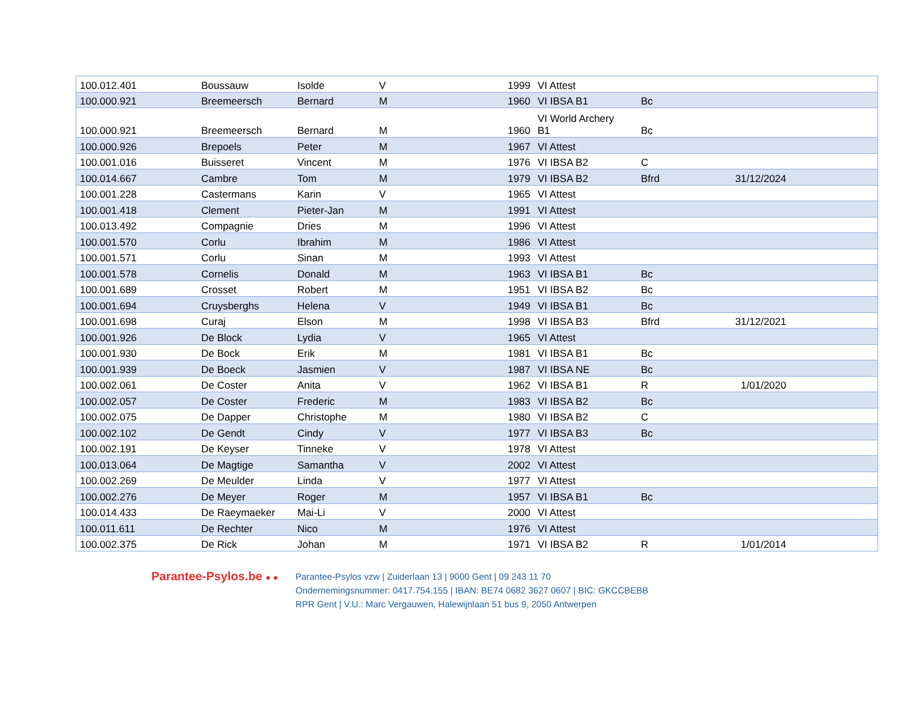| 100.012.401 | Boussauw | Isolde | V | 1999 | VI Attest | | | |
| 100.000.921 | Breemeersch | Bernard | M | 1960 | VI IBSA B1 | Bc | | |
| 100.000.921 | Breemeersch | Bernard | M | 1960 | VI World Archery B1 | Bc | | |
| 100.000.926 | Brepoels | Peter | M | 1967 | VI Attest | | | |
| 100.001.016 | Buisseret | Vincent | M | 1976 | VI IBSA B2 | C | | |
| 100.014.667 | Cambre | Tom | M | 1979 | VI IBSA B2 | Bfrd | 31/12/2024 | |
| 100.001.228 | Castermans | Karin | V | 1965 | VI Attest | | | |
| 100.001.418 | Clement | Pieter-Jan | M | 1991 | VI Attest | | | |
| 100.013.492 | Compagnie | Dries | M | 1996 | VI Attest | | | |
| 100.001.570 | Corlu | Ibrahim | M | 1986 | VI Attest | | | |
| 100.001.571 | Corlu | Sinan | M | 1993 | VI Attest | | | |
| 100.001.578 | Cornelis | Donald | M | 1963 | VI IBSA B1 | Bc | | |
| 100.001.689 | Crosset | Robert | M | 1951 | VI IBSA B2 | Bc | | |
| 100.001.694 | Cruysberghs | Helena | V | 1949 | VI IBSA B1 | Bc | | |
| 100.001.698 | Curaj | Elson | M | 1998 | VI IBSA B3 | Bfrd | 31/12/2021 | |
| 100.001.926 | De Block | Lydia | V | 1965 | VI Attest | | | |
| 100.001.930 | De Bock | Erik | M | 1981 | VI IBSA B1 | Bc | | |
| 100.001.939 | De Boeck | Jasmien | V | 1987 | VI IBSA NE | Bc | | |
| 100.002.061 | De Coster | Anita | V | 1962 | VI IBSA B1 | R | 1/01/2020 | |
| 100.002.057 | De Coster | Frederic | M | 1983 | VI IBSA B2 | Bc | | |
| 100.002.075 | De Dapper | Christophe | M | 1980 | VI IBSA B2 | C | | |
| 100.002.102 | De Gendt | Cindy | V | 1977 | VI IBSA B3 | Bc | | |
| 100.002.191 | De Keyser | Tinneke | V | 1978 | VI Attest | | | |
| 100.013.064 | De Magtige | Samantha | V | 2002 | VI Attest | | | |
| 100.002.269 | De Meulder | Linda | V | 1977 | VI Attest | | | |
| 100.002.276 | De Meyer | Roger | M | 1957 | VI IBSA B1 | Bc | | |
| 100.014.433 | De Raeymaeker | Mai-Li | V | 2000 | VI Attest | | | |
| 100.011.611 | De Rechter | Nico | M | 1976 | VI Attest | | | |
| 100.002.375 | De Rick | Johan | M | 1971 | VI IBSA B2 | R | 1/01/2014 | |
Parantee-Psylos.be ● ●
Parantee-Psylos vzw | Zuiderlaan 13 | 9000 Gent | 09 243 11 70
Ondernemingsnummer: 0417.754.155 | IBAN: BE74 0682 3627 0607 | BIC: GKCCBEBB
RPR Gent | V.U.: Marc Vergauwen, Halewijnlaan 51 bus 9, 2050 Antwerpen